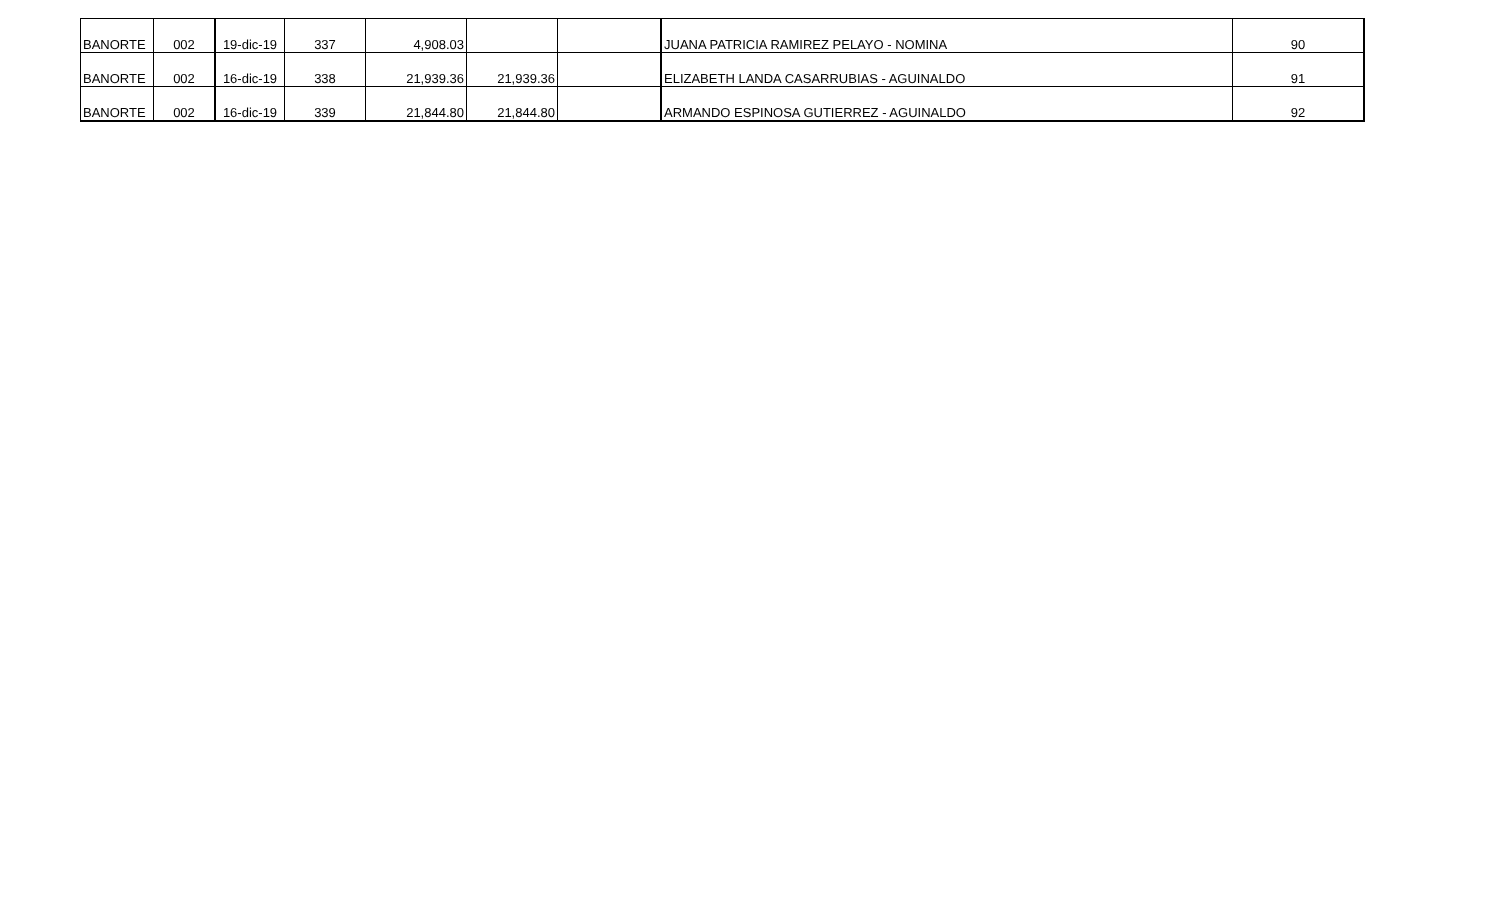| BANORTE | 002 | 19-dic-19 | 337 | 4,908.03 | | | JUANA PATRICIA RAMIREZ PELAYO - NOMINA | 90 |
| BANORTE | 002 | 16-dic-19 | 338 | 21,939.36 | 21,939.36 | | ELIZABETH LANDA CASARRUBIAS - AGUINALDO | 91 |
| BANORTE | 002 | 16-dic-19 | 339 | 21,844.80 | 21,844.80 | | ARMANDO ESPINOSA GUTIERREZ - AGUINALDO | 92 |